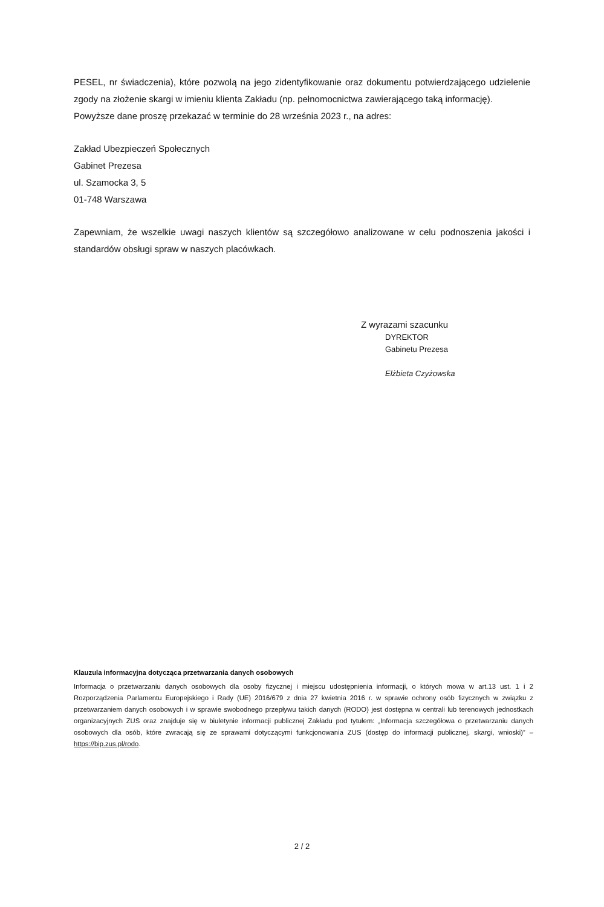PESEL, nr świadczenia), które pozwolą na jego zidentyfikowanie oraz dokumentu potwierdzającego udzielenie zgody na złożenie skargi w imieniu klienta Zakładu (np. pełnomocnictwa zawierającego taką informację).
Powyższe dane proszę przekazać w terminie do 28 września 2023 r., na adres:
Zakład Ubezpieczeń Społecznych
Gabinet Prezesa
ul. Szamocka 3, 5
01-748 Warszawa
Zapewniam, że wszelkie uwagi naszych klientów są szczegółowo analizowane w celu podnoszenia jakości i standardów obsługi spraw w naszych placówkach.
Z wyrazami szacunku
DYREKTOR
Gabinetu Prezesa
Elżbieta Czyżowska
Klauzula informacyjna dotycząca przetwarzania danych osobowych
Informacja o przetwarzaniu danych osobowych dla osoby fizycznej i miejscu udostępnienia informacji, o których mowa w art.13 ust. 1 i 2 Rozporządzenia Parlamentu Europejskiego i Rady (UE) 2016/679 z dnia 27 kwietnia 2016 r. w sprawie ochrony osób fizycznych w związku z przetwarzaniem danych osobowych i w sprawie swobodnego przepływu takich danych (RODO) jest dostępna w centrali lub terenowych jednostkach organizacyjnych ZUS oraz znajduje się w biuletynie informacji publicznej Zakładu pod tytułem: „Informacja szczegółowa o przetwarzaniu danych osobowych dla osób, które zwracają się ze sprawami dotyczącymi funkcjonowania ZUS (dostęp do informacji publicznej, skargi, wnioski)” – https://bip.zus.pl/rodo.
2 / 2